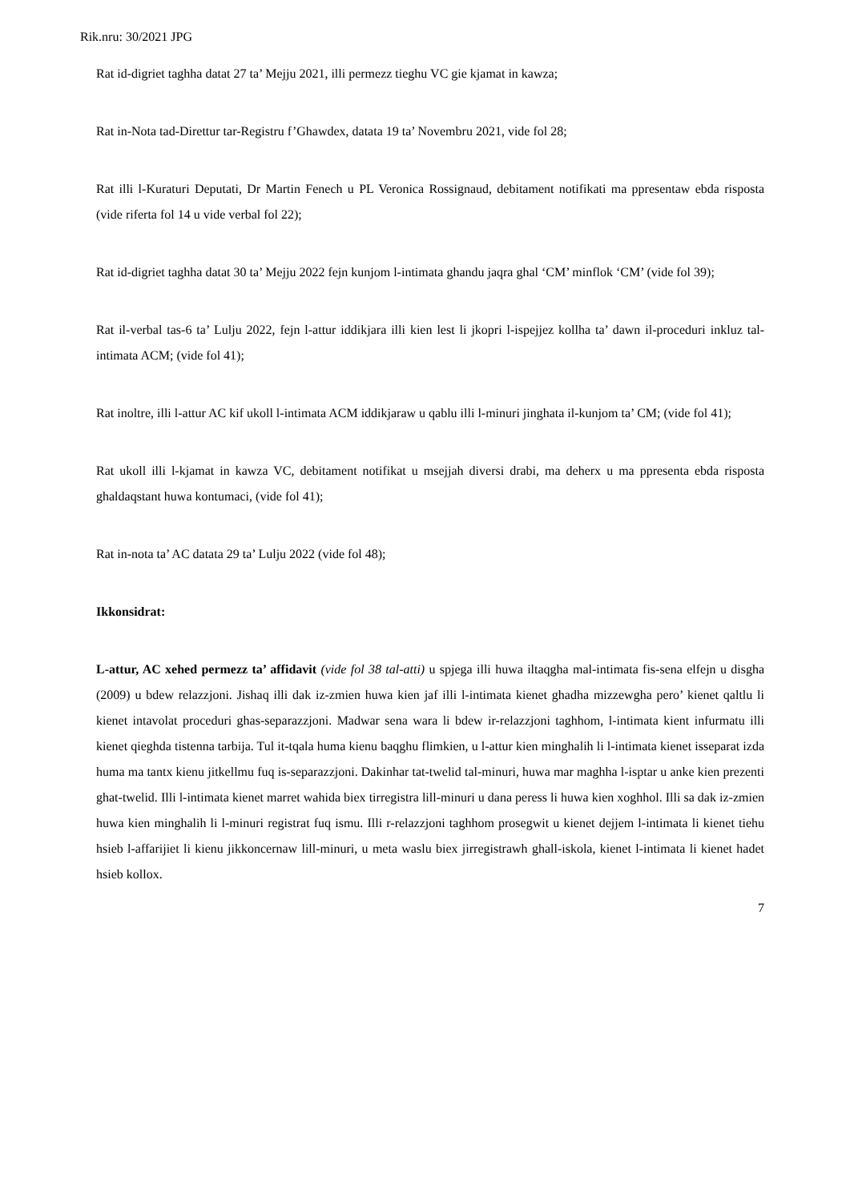Rik.nru: 30/2021 JPG
Rat id-digriet taghha datat 27 ta’ Mejju 2021, illi permezz tieghu VC gie kjamat in kawza;
Rat in-Nota tad-Direttur tar-Registru f’Ghawdex, datata 19 ta’ Novembru 2021, vide fol 28;
Rat illi l-Kuraturi Deputati, Dr Martin Fenech u PL Veronica Rossignaud, debitament notifikati ma ppresentaw ebda risposta (vide riferta fol 14 u vide verbal fol 22);
Rat id-digriet taghha datat 30 ta’ Mejju 2022 fejn kunjom l-intimata ghandu jaqra ghal ‘CM’ minflok ‘CM’ (vide fol 39);
Rat il-verbal tas-6 ta’ Lulju 2022, fejn l-attur iddikjara illi kien lest li jkopri l-ispejjez kollha ta’ dawn il-proceduri inkluz tal-intimata ACM; (vide fol 41);
Rat inoltre, illi l-attur AC kif ukoll l-intimata ACM iddikjaraw u qablu illi l-minuri jinghata il-kunjom ta’ CM; (vide fol 41);
Rat ukoll illi l-kjamat in kawza VC, debitament notifikat u msejjah diversi drabi, ma deherx u ma ppresenta ebda risposta ghaldaqstant huwa kontumaci, (vide fol 41);
Rat in-nota ta’ AC datata 29 ta’ Lulju 2022 (vide fol 48);
Ikkonsidrat:
L-attur, AC xehed permezz ta’ affidavit (vide fol 38 tal-atti) u spjega illi huwa iltaqgha mal-intimata fis-sena elfejn u disgha (2009) u bdew relazzjoni. Jishaq illi dak iz-zmien huwa kien jaf illi l-intimata kienet ghadha mizzewgha pero’ kienet qaltlu li kienet intavolat proceduri ghas-separazzjoni. Madwar sena wara li bdew ir-relazzjoni taghhom, l-intimata kient infurmatu illi kienet qieghda tistenna tarbija. Tul it-tqala huma kienu baqghu flimkien, u l-attur kien minghalih li l-intimata kienet isseparat izda huma ma tantx kienu jitkellmu fuq is-separazzjoni. Dakinhar tat-twelid tal-minuri, huwa mar maghha l-isptar u anke kien prezenti ghat-twelid. Illi l-intimata kienet marret wahida biex tirregistra lill-minuri u dana peress li huwa kien xoghhol. Illi sa dak iz-zmien huwa kien minghalih li l-minuri registrat fuq ismu. Illi r-relazzjoni taghhom prosegwit u kienet dejjem l-intimata li kienet tiehu hsieb l-affarijiet li kienu jikkoncernaw lill-minuri, u meta waslu biex jirregistrawh ghall-iskola, kienet l-intimata li kienet hadet hsieb kollox.
7